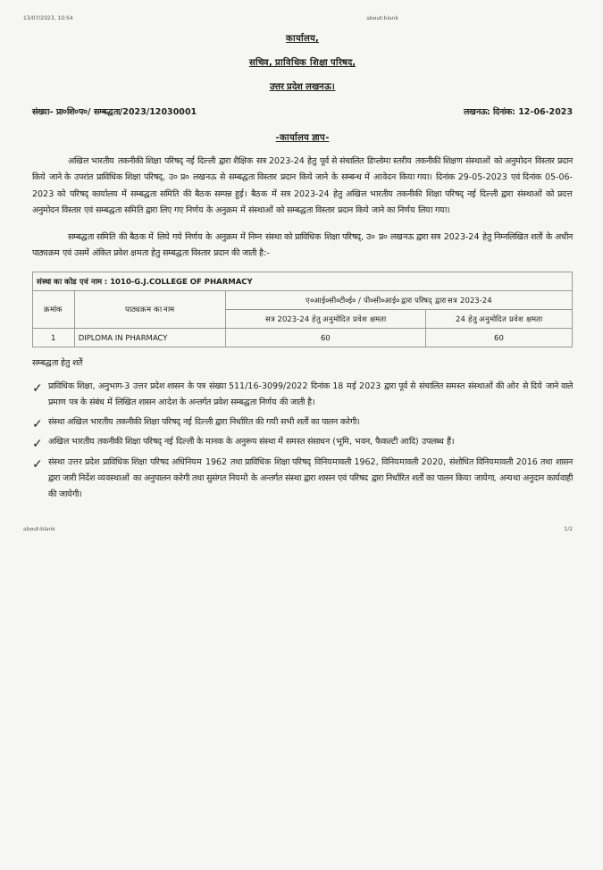13/07/2023, 10:54 about:blank
कार्यालय,
सचिव, प्राविधिक शिक्षा परिषद,
उत्तर प्रदेश लखनऊ।
संख्या– प्रा०शि०प०/ सम्बद्धता/2023/12030001 लखनऊ: दिनांक: 12-06-2023
-कार्यालय ज्ञाप-
अखिल भारतीय तकनीकी शिक्षा परिषद् नई दिल्ली द्वारा शैक्षिक सत्र 2023-24 हेतु पूर्व से संचालित डिप्लोमा स्तरीय तकनीकी शिक्षण संस्थाओं को अनुमोदन विस्तार प्रदान किये जाने के उपरांत प्राविधिक शिक्षा परिषद्, उ० प्र० लखनऊ से सम्बद्धता विस्तार प्रदान किये जाने के सम्बन्ध में आवेदन किया गया। दिनांक 29-05-2023 एवं दिनांक 05-06-2023 को परिषद् कार्यालय में सम्बद्धता समिति की बैठक सम्पन्न हुई। बैठक में सत्र 2023-24 हेतु अखिल भारतीय तकनीकी शिक्षा परिषद् नई दिल्ली द्वारा संस्थाओं को प्रदत्त अनुमोदन विस्तार एवं सम्बद्धता समिति द्वारा लिए गए निर्णय के अनुक्रम में संस्थाओं को सम्बद्धता विस्तार प्रदान किये जाने का निर्णय लिया गया।
सम्बद्धता समिति की बैठक में लिये गये निर्णय के अनुक्रम में निम्न संस्था को प्राविधिक शिक्षा परिषद्, उ० प्र० लखनऊ द्वारा सत्र 2023-24 हेतु निम्नलिखित शर्तों के अधीन पाठ्यक्रम एवं उसमें अंकित प्रवेश क्षमता हेतु सम्बद्धता विस्तार प्रदान की जाती है:-
| संस्था का कोड एवं नाम : 1010-G.J.COLLEGE OF PHARMACY | | | |
| क्रमांक | पाठ्यक्रम का नाम | ए०आई०सी०टी०ई० / पी०सी०आई० द्वारा परिषद् द्वारा सत्र 2023-24 | |
| | | सत्र 2023-24 हेतु अनुमोदित प्रवेश क्षमता | 24 हेतु अनुमोदित प्रवेश क्षमता |
| 1 | DIPLOMA IN PHARMACY | 60 | 60 |
सम्बद्धता हेतु शर्तें
✓ प्राविधिक शिक्षा, अनुभाग-3 उत्तर प्रदेश शासन के पत्र संख्या 511/16-3099/2022 दिनांक 18 मई 2023 द्वारा पूर्व से संचालित समस्त संस्थाओं की ओर से दिये जाने वाले प्रमाण पत्र के संबंध में लिखित शासन आदेश के अन्तर्गत प्रवेश सम्बद्धता निर्णय की जाती है।
✓ संस्था अखिल भारतीय तकनीकी शिक्षा परिषद् नई दिल्ली द्वारा निर्धारित की गयी सभी शर्तों का पालन करेगी।
✓ अखिल भारतीय तकनीकी शिक्षा परिषद् नई दिल्ली के मानक के अनुरूप संस्था में समस्त संसाधन (भूमि, भवन, फैकल्टी आदि) उपलब्ध हैं।
✓ संस्था उत्तर प्रदेश प्राविधिक शिक्षा परिषद अधिनियम 1962 तथा प्राविधिक शिक्षा परिषद् विनियमावली 1962, विनियमावली 2020, संशोधित विनियमावली 2016 तथा शासन द्वारा जारी निर्देश व्यवस्थाओं का अनुपालन करेगी तथा सुसंगत नियमों के अन्तर्गत संस्था द्वारा शासन एवं परिषद द्वारा निर्धारित शर्तों का पालन किया जायेगा, अन्यथा अनुदान कार्यवाही की जायेगी।
about:blank 1/2